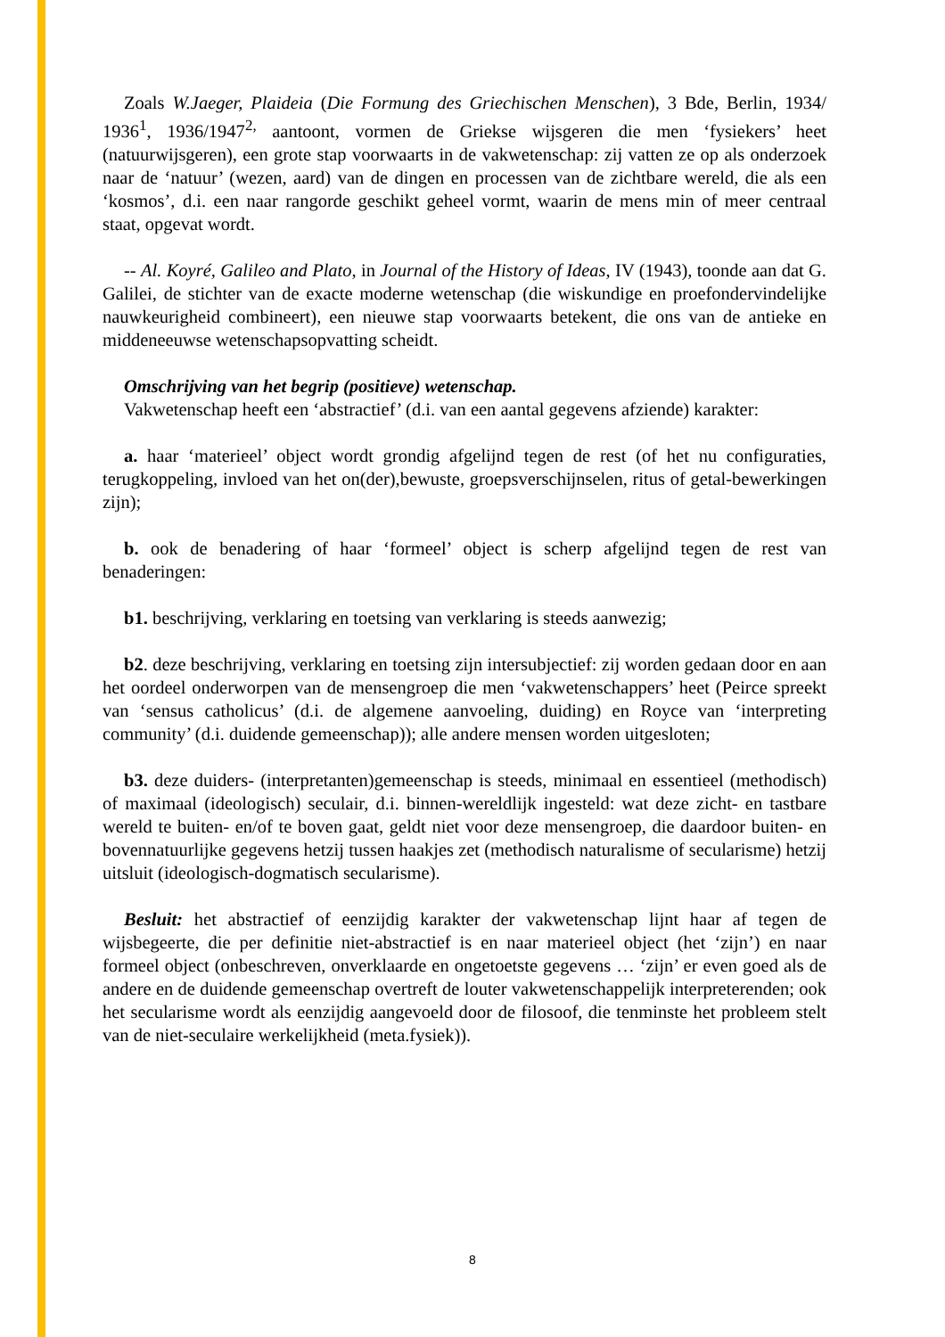Zoals W.Jaeger, Plaideia (Die Formung des Griechischen Menschen), 3 Bde, Berlin, 1934/ 1936<sup>1</sup>, 1936/1947<sup>2,</sup> aantoont, vormen de Griekse wijsgeren die men ‘fysiekers’ heet (natuurwijsgeren), een grote stap voorwaarts in de vakwetenschap: zij vatten ze op als onderzoek naar de ‘natuur’ (wezen, aard) van de dingen en processen van de zichtbare wereld, die als een ‘kosmos’, d.i. een naar rangorde geschikt geheel vormt, waarin de mens min of meer centraal staat, opgevat wordt.
-- Al. Koyré, Galileo and Plato, in Journal of the History of Ideas, IV (1943), toonde aan dat G. Galilei, de stichter van de exacte moderne wetenschap (die wiskundige en proefondervindelijke nauwkeurigheid combineert), een nieuwe stap voorwaarts betekent, die ons van de antieke en middeneeuwse wetenschapsopvatting scheidt.
Omschrijving van het begrip (positieve) wetenschap.
Vakwetenschap heeft een ‘abstractief’ (d.i. van een aantal gegevens afziende) karakter:
a. haar ‘materieel’ object wordt grondig afgelijnd tegen de rest (of het nu configuraties, terugkoppeling, invloed van het on(der),bewuste, groepsverschijnselen, ritus of getal-bewerkingen zijn);
b. ook de benadering of haar ‘formeel’ object is scherp afgelijnd tegen de rest van benaderingen:
b1. beschrijving, verklaring en toetsing van verklaring is steeds aanwezig;
b2. deze beschrijving, verklaring en toetsing zijn intersubjectief: zij worden gedaan door en aan het oordeel onderworpen van de mensengroep die men ‘vakwetenschappers’ heet (Peirce spreekt van ‘sensus catholicus’ (d.i. de algemene aanvoeling, duiding) en Royce van ‘interpreting community’ (d.i. duidende gemeenschap)); alle andere mensen worden uitgesloten;
b3. deze duiders- (interpretanten)gemeenschap is steeds, minimaal en essentieel (methodisch) of maximaal (ideologisch) seculair, d.i. binnen-wereldlijk ingesteld: wat deze zicht- en tastbare wereld te buiten- en/of te boven gaat, geldt niet voor deze mensengroep, die daardoor buiten- en bovennatuurlijke gegevens hetzij tussen haakjes zet (methodisch naturalisme of secularisme) hetzij uitsluit (ideologisch-dogmatisch secularisme).
Besluit: het abstractief of eenzijdig karakter der vakwetenschap lijnt haar af tegen de wijsbegeerte, die per definitie niet-abstractief is en naar materieel object (het ‘zijn’) en naar formeel object (onbeschreven, onverklaarde en ongetoetste gegevens … ‘zijn’ er even goed als de andere en de duidende gemeenschap overtreft de louter vakwetenschappelijk interpreterenden; ook het secularisme wordt als eenzijdig aangevoeld door de filosoof, die tenminste het probleem stelt van de niet-seculaire werkelijkheid (meta.fysiek)).
8